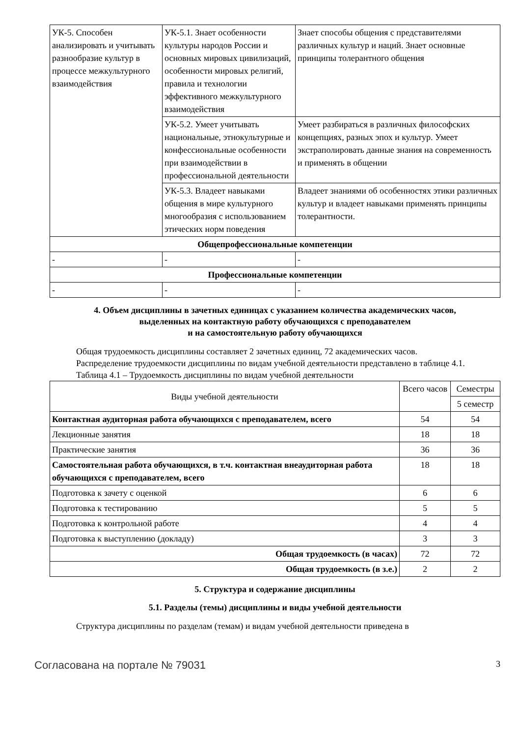| УК-5. Способен анализировать и учитывать разнообразие культур в процессе межкультурного взаимодействия | УК-5.1. Знает особенности культуры народов России и основных мировых цивилизаций, особенности мировых религий, правила и технологии эффективного межкультурного взаимодействия | Знает способы общения с представителями различных культур и наций. Знает основные принципы толерантного общения |
| | УК-5.2. Умеет учитывать национальные, этнокультурные и конфессиональные особенности при взаимодействии в профессиональной деятельности | Умеет разбираться в различных философских концепциях, разных эпох и культур. Умеет экстраполировать данные знания на современность и применять в общении |
| | УК-5.3. Владеет навыками общения в мире культурного многообразия с использованием этических норм поведения | Владеет знаниями об особенностях этики различных культур и владеет навыками применять принципы толерантности. |
| Общепрофессиональные компетенции | | |
| - | - | - |
| Профессиональные компетенции | | |
| - | - | - |
4. Объем дисциплины в зачетных единицах с указанием количества академических часов,
выделенных на контактную работу обучающихся с преподавателем
и на самостоятельную работу обучающихся
Общая трудоемкость дисциплины составляет 2 зачетных единиц, 72 академических часов.
Распределение трудоемкости дисциплины по видам учебной деятельности представлено в таблице 4.1.
Таблица 4.1 – Трудоемкость дисциплины по видам учебной деятельности
| Виды учебной деятельности | Всего часов | Семестры |
| --- | --- | --- |
| | | 5 семестр |
| Контактная аудиторная работа обучающихся с преподавателем, всего | 54 | 54 |
| Лекционные занятия | 18 | 18 |
| Практические занятия | 36 | 36 |
| Самостоятельная работа обучающихся, в т.ч. контактная внеаудиторная работа обучающихся с преподавателем, всего | 18 | 18 |
| Подготовка к зачету с оценкой | 6 | 6 |
| Подготовка к тестированию | 5 | 5 |
| Подготовка к контрольной работе | 4 | 4 |
| Подготовка к выступлению (докладу) | 3 | 3 |
| Общая трудоемкость (в часах) | 72 | 72 |
| Общая трудоемкость (в з.е.) | 2 | 2 |
5. Структура и содержание дисциплины
5.1. Разделы (темы) дисциплины и виды учебной деятельности
Структура дисциплины по разделам (темам) и видам учебной деятельности приведена в
Согласована на портале № 79031 3